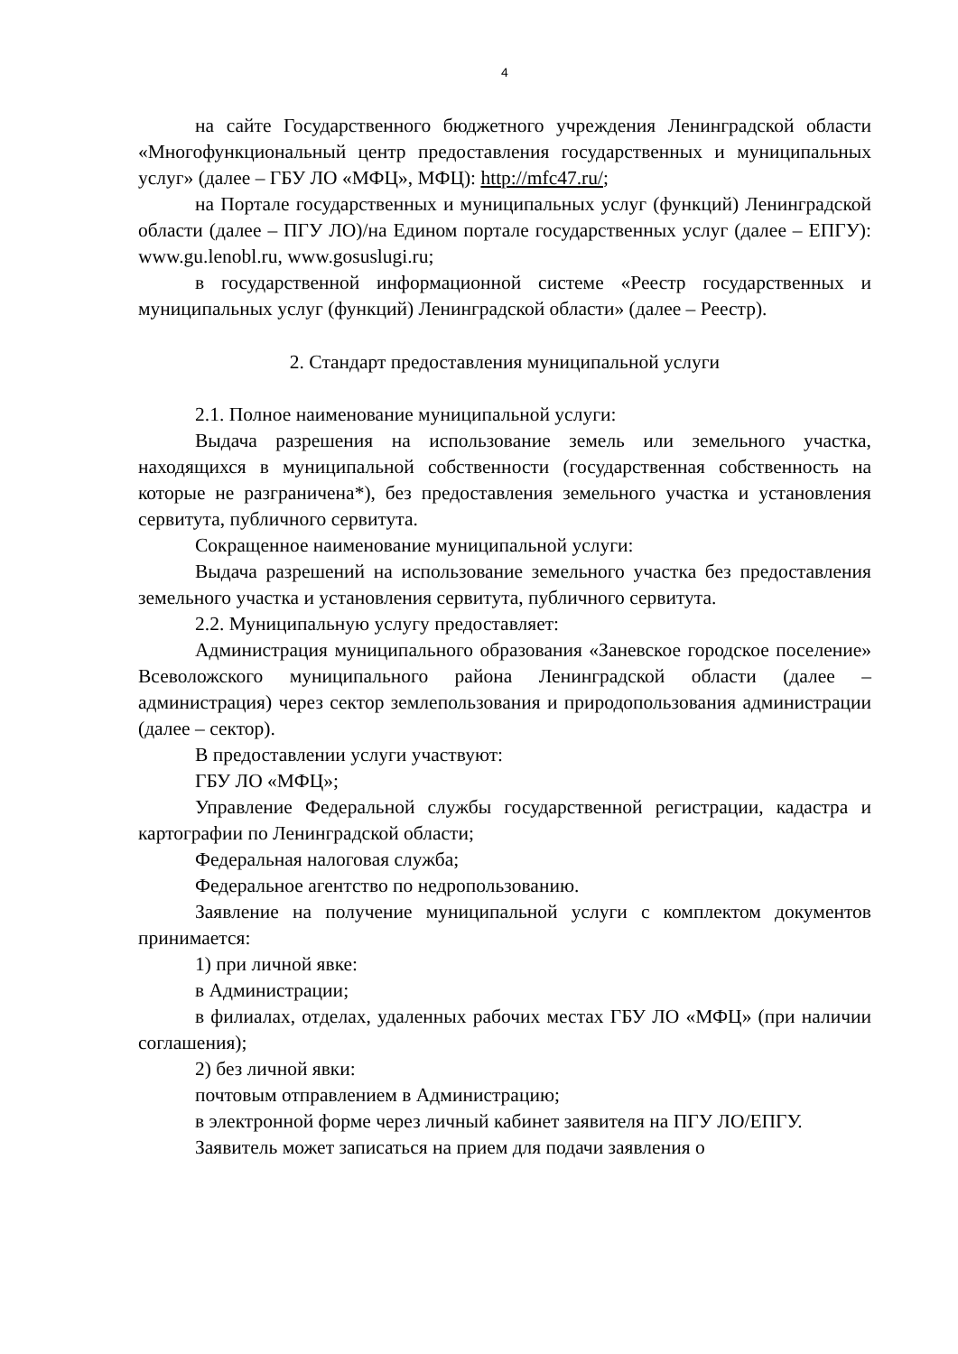4
на сайте Государственного бюджетного учреждения Ленинградской области «Многофункциональный центр предоставления государственных и муниципальных услуг» (далее – ГБУ ЛО «МФЦ», МФЦ): http://mfc47.ru/;
на Портале государственных и муниципальных услуг (функций) Ленинградской области (далее – ПГУ ЛО)/на Едином портале государственных услуг (далее – ЕПГУ): www.gu.lenobl.ru, www.gosuslugi.ru;
в государственной информационной системе «Реестр государственных и муниципальных услуг (функций) Ленинградской области» (далее – Реестр).
2. Стандарт предоставления муниципальной услуги
2.1. Полное наименование муниципальной услуги:
Выдача разрешения на использование земель или земельного участка, находящихся в муниципальной собственности (государственная собственность на которые не разграничена*), без предоставления земельного участка и установления сервитута, публичного сервитута.
Сокращенное наименование муниципальной услуги:
Выдача разрешений на использование земельного участка без предоставления земельного участка и установления сервитута, публичного сервитута.
2.2. Муниципальную услугу предоставляет:
Администрация муниципального образования «Заневское городское поселение» Всеволожского муниципального района Ленинградской области (далее – администрация) через сектор землепользования и природопользования администрации (далее – сектор).
В предоставлении услуги участвуют:
ГБУ ЛО «МФЦ»;
Управление Федеральной службы государственной регистрации, кадастра и картографии по Ленинградской области;
Федеральная налоговая служба;
Федеральное агентство по недропользованию.
Заявление на получение муниципальной услуги с комплектом документов принимается:
1) при личной явке:
в Администрации;
в филиалах, отделах, удаленных рабочих местах ГБУ ЛО «МФЦ» (при наличии соглашения);
2) без личной явки:
почтовым отправлением в Администрацию;
в электронной форме через личный кабинет заявителя на ПГУ ЛО/ЕПГУ.
Заявитель может записаться на прием для подачи заявления о